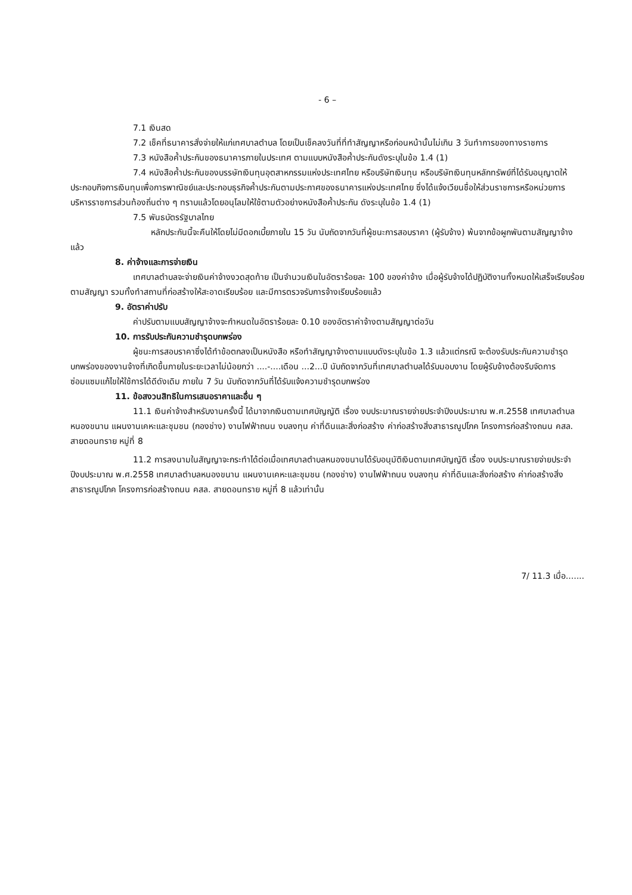- 6 –
7.1 เงินสด
7.2 เช็คที่ธนาคารสั่งจ่ายให้แก่เทศบาลตำบล โดยเป็นเช็คลงวันที่ที่ทำสัญญาหรือก่อนหน้านั้นไม่เกิน 3 วันทำการของทางราชการ
7.3 หนังสือค้ำประกันของธนาคารภายในประเทศ ตามแบบหนังสือค้ำประกันดังระบุในข้อ 1.4 (1)
7.4 หนังสือค้ำประกันของบรรษัทเงินทุนอุตสาหกรรมแห่งประเทศไทย หรือบริษัทเงินทุน หรือบริษัทเงินทุนหลักทรัพย์ที่ได้รับอนุญาตให้ประกอบกิจการเงินทุนเพื่อการพาณิชย์และประกอบธุรกิจค้ำประกันตามประกาศของธนาคารแห่งประเทศไทย ซึ่งได้แจ้งเวียนชื่อให้ส่วนราชการหรือหน่วยการบริหารราชการส่วนท้องถิ่นต่าง ๆ ทราบแล้วโดยอนุโลมให้ใช้ตามตัวอย่างหนังสือค้ำประกัน ดังระบุในข้อ 1.4 (1)
7.5 พันธบัตรรัฐบาลไทย
หลักประกันนี้จะคืนให้โดยไม่มีดอกเบี้ยภายใน 15 วัน นับถัดจากวันที่ผู้ชนะการสอบราคา (ผู้รับจ้าง) พ้นจากข้อผูกพันตามสัญญาจ้างแล้ว
8. ค่าจ้างและการจ่ายเงิน
เทศบาลตำบลจะจ่ายเงินค่าจ้างงวดสุดท้าย เป็นจำนวนเงินในอัตราร้อยละ 100 ของค่าจ้าง เมื่อผู้รับจ้างได้ปฏิบัติงานทั้งหมดให้เสร็จเรียบร้อยตามสัญญา รวมทั้งทำสถานที่ก่อสร้างให้สะอาดเรียบร้อย และมีการตรวจรับการจ้างเรียบร้อยแล้ว
9. อัตราค่าปรับ
ค่าปรับตามแบบสัญญาจ้างจะกำหนดในอัตราร้อยละ 0.10 ของอัตราค่าจ้างตามสัญญาต่อวัน
10. การรับประกันความชำรุดบกพร่อง
ผู้ชนะการสอบราคาซึ่งได้ทำข้อตกลงเป็นหนังสือ หรือทำสัญญาจ้างตามแบบดังระบุในข้อ 1.3 แล้วแต่กรณี จะต้องรับประกันความชำรุดบกพร่องของงานจ้างที่เกิดขึ้นภายในระยะเวลาไม่น้อยกว่า ....-....เดือน ...2...ปี นับถัดจากวันที่เทศบาลตำบลได้รับมอบงาน โดยผู้รับจ้างต้องรีบจัดการซ่อมแซมแก้ไขให้ใช้การได้ดีดังเดิม ภายใน 7 วัน นับถัดจากวันที่ได้รับแจ้งความชำรุดบกพร่อง
11. ข้อสงวนสิทธิในการเสนอราคาและอื่น ๆ
11.1 เงินค่าจ้างสำหรับงานครั้งนี้ ได้มาจากเงินตามเทศบัญญัติ เรื่อง งบประมาณรายจ่ายประจำปีงบประมาณ พ.ศ.2558 เทศบาลตำบลหนองขนาน แผนงานเคหะและชุมชน (กองช่าง) งานไฟฟ้าถนน งบลงทุน ค่าที่ดินและสิ่งก่อสร้าง ค่าก่อสร้างสิ่งสาธารณูปโภค โครงการก่อสร้างถนน คสล. สายดอนทราย หมู่ที่ 8
11.2 การลงนามในสัญญาจะกระทำได้ต่อเมื่อเทศบาลตำบลหนองขนานได้รับอนุมัติเงินตามเทศบัญญัติ เรื่อง งบประมาณรายจ่ายประจำปีงบประมาณ พ.ศ.2558 เทศบาลตำบลหนองขนาน แผนงานเคหะและชุมชน (กองช่าง) งานไฟฟ้าถนน งบลงทุน ค่าที่ดินและสิ่งก่อสร้าง ค่าก่อสร้างสิ่งสาธารณูปโภค โครงการก่อสร้างถนน คสล. สายดอนทราย หมู่ที่ 8 แล้วเท่านั้น
7/ 11.3 เมื่อ.......